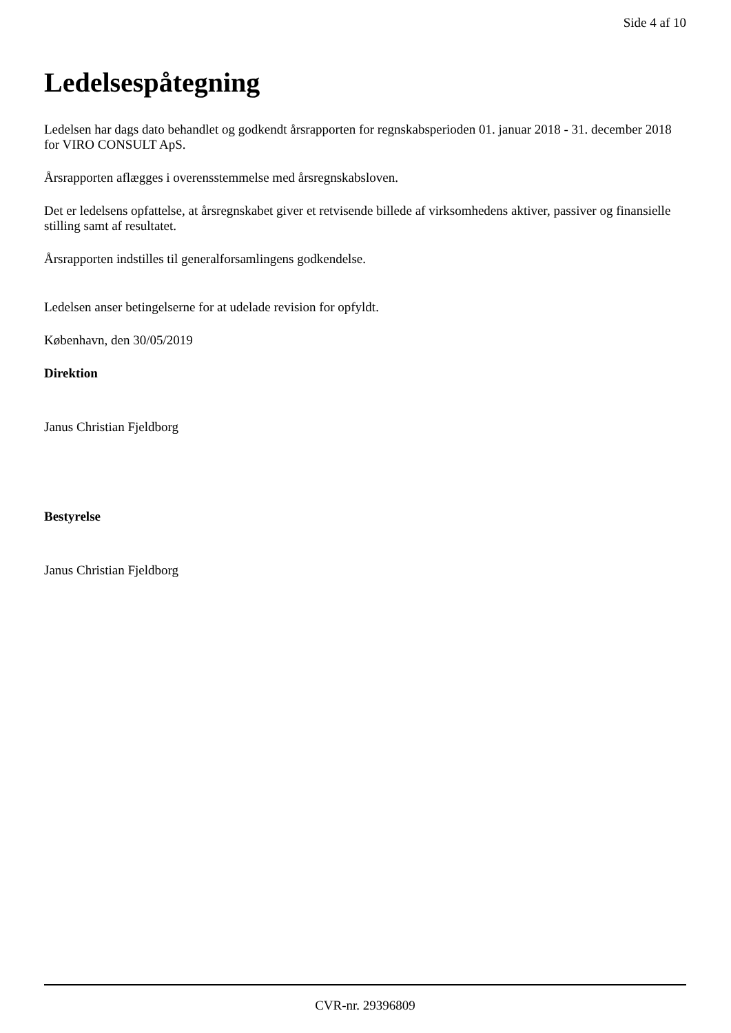Side 4 af 10
Ledelsespåtegning
Ledelsen har dags dato behandlet og godkendt årsrapporten for regnskabsperioden 01. januar 2018 - 31. december 2018 for VIRO CONSULT ApS.
Årsrapporten aflægges i overensstemmelse med årsregnskabsloven.
Det er ledelsens opfattelse, at årsregnskabet giver et retvisende billede af virksomhedens aktiver, passiver og finansielle stilling samt af resultatet.
Årsrapporten indstilles til generalforsamlingens godkendelse.
Ledelsen anser betingelserne for at udelade revision for opfyldt.
København, den 30/05/2019
Direktion
Janus Christian Fjeldborg
Bestyrelse
Janus Christian Fjeldborg
CVR-nr. 29396809